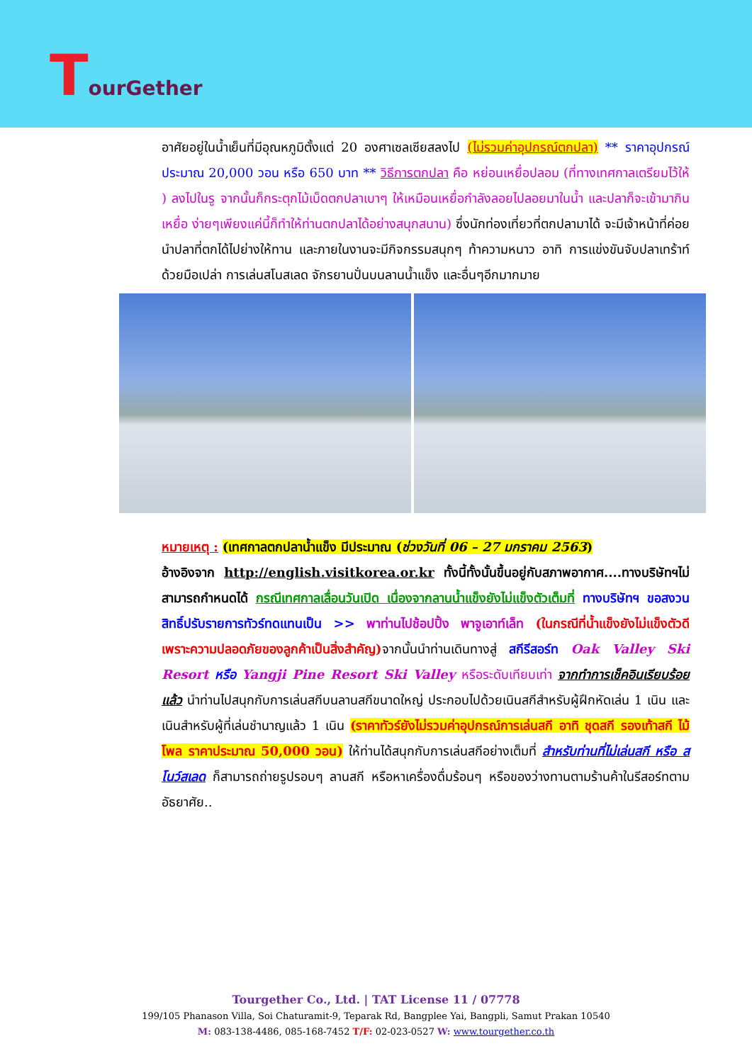TourGether
อาศัยอยู่ในน้ำเย็นที่มีอุณหภูมิตั้งแต่ 20 องศาเซลเซียสลงไป (ไม่รวมค่าอุปกรณ์ตกปลา) ** ราคาอุปกรณ์ประมาณ 20,000 วอน หรือ 650 บาท ** วิธีการตกปลา คือ หย่อนเหยื่อปลอม (ที่ทางเทศกาลเตรียมไว้ให้ ) ลงไปในรู จากนั้นก็กระตุกไม้เบ็ดตกปลาเบาๆ ให้เหมือนเหยื่อกำลังลอยไปลอยมาในน้ำ และปลาก็จะเข้ามากินเหยื่อ ง่ายๆเพียงแค่นี้ก็ทำให้ท่านตกปลาได้อย่างสนุกสนาน) ซึ่งนักท่องเที่ยวที่ตกปลามาได้ จะมีเจ้าหน้าที่ค่อยนำปลาที่ตกได้ไปย่างให้ทาน และภายในงานจะมีกิจกรรมสนุกๆ ท้าความหนาว อาทิ การแข่งขันจับปลาเทร้าท์ด้วยมือเปล่า การเล่นสโนสเลด จักรยานปั่นบนลานน้ำแข็ง และอื่นๆอีกมากมาย
หมายเหตุ : (เทศกาลตกปลาน้ำแข็ง มีประมาณ (ช่วงวันที่ 06 – 27 มกราคม 2563)
อ้างอิงจาก http://english.visitkorea.or.kr ทั้งนี้ทั้งนั้นขึ้นอยู่กับสภาพอากาศ....ทางบริษัทฯไม่สามารถกำหนดได้ กรณีเทศกาลเลื่อนวันเปิด เนื่องจากลานน้ำแข็งยังไม่แข็งตัวเต็มที่ ทางบริษัทฯ ขอสงวนสิทธิ์ปรับรายการทัวร์ทดแทนเป็น >> พาท่านไปช้อปปิ้ง พาจูเอาท์เล็ท (ในกรณีที่น้ำแข็งยังไม่แข็งตัวดี เพราะความปลอดภัยของลูกค้าเป็นสิ่งสำคัญ) จากนั้นนำท่านเดินทางสู่ สกีรีสอร์ท Oak Valley Ski Resort หรือ Yangji Pine Resort Ski Valley หรือระดับเทียบเท่า จากทำการเช็คอินเรียบร้อยแล้ว นำท่านไปสนุกกับการเล่นสกีบนลานสกีขนาดใหญ่ ประกอบไปด้วยเนินสกีสำหรับผู้ฝึกหัดเล่น 1 เนิน และ เนินสำหรับผู้ที่เล่นชำนาญแล้ว 1 เนิน (ราคาทัวร์ยังไม่รวมค่าอุปกรณ์การเล่นสกี อาทิ ชุดสกี รองเท้าสกี ไม้โพล ราคาประมาณ 50,000 วอน) ให้ท่านได้สนุกกับการเล่นสกีอย่างเต็มที่ สำหรับท่านที่ไม่เล่นสกี หรือ สโนว์สเลด ก็สามารถถ่ายรูปรอบๆ ลานสกี หรือหาเครื่องดื่มร้อนๆ หรือของว่างทานตามร้านค้าในรีสอร์ทตามอัธยาศัย..
Tourgether Co., Ltd. | TAT License 11 / 07778
199/105 Phanason Villa, Soi Chaturamit-9, Teparak Rd, Bangplee Yai, Bangpli, Samut Prakan 10540
M: 083-138-4486, 085-168-7452 T/F: 02-023-0527 W: www.tourgether.co.th